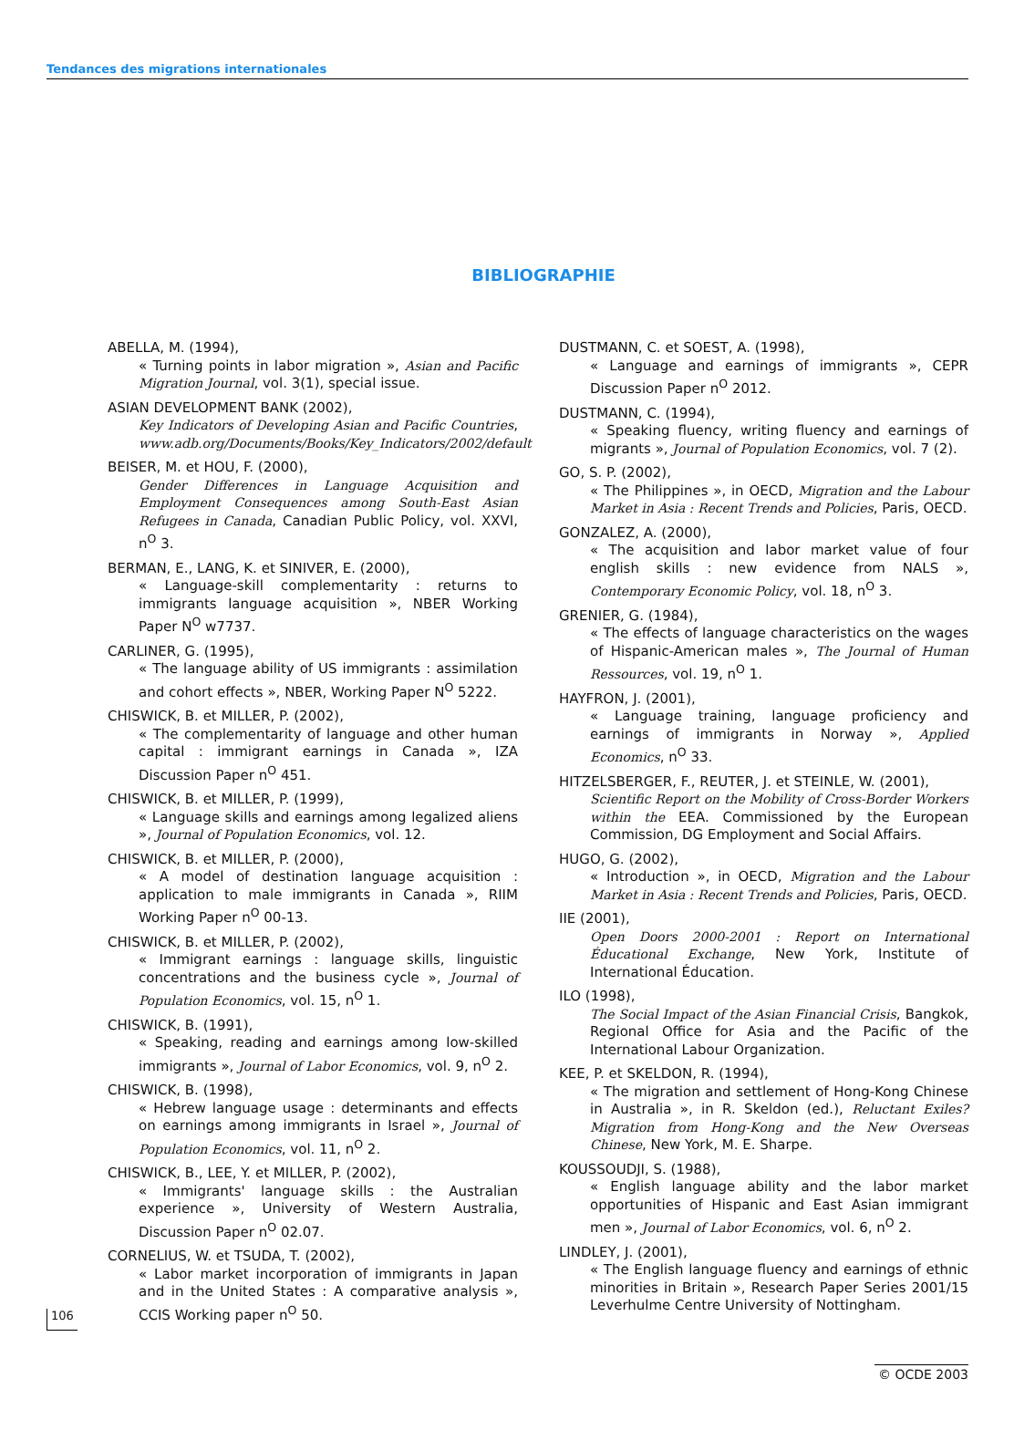Tendances des migrations internationales
BIBLIOGRAPHIE
ABELLA, M. (1994),
« Turning points in labor migration », Asian and Pacific Migration Journal, vol. 3(1), special issue.
ASIAN DEVELOPMENT BANK (2002),
Key Indicators of Developing Asian and Pacific Countries, www.adb.org/Documents/Books/Key_Indicators/2002/default
BEISER, M. et HOU, F. (2000),
Gender Differences in Language Acquisition and Employment Consequences among South-East Asian Refugees in Canada, Canadian Public Policy, vol. XXVI, n<sup>O</sup> 3.
BERMAN, E., LANG, K. et SINIVER, E. (2000),
« Language-skill complementarity : returns to immigrants language acquisition », NBER Working Paper N<sup>O</sup> w7737.
CARLINER, G. (1995),
« The language ability of US immigrants : assimilation and cohort effects », NBER, Working Paper N<sup>O</sup> 5222.
CHISWICK, B. et MILLER, P. (2002),
« The complementarity of language and other human capital : immigrant earnings in Canada », IZA Discussion Paper n<sup>O</sup> 451.
CHISWICK, B. et MILLER, P. (1999),
« Language skills and earnings among legalized aliens », Journal of Population Economics, vol. 12.
CHISWICK, B. et MILLER, P. (2000),
« A model of destination language acquisition : application to male immigrants in Canada », RIIM Working Paper n<sup>O</sup> 00-13.
CHISWICK, B. et MILLER, P. (2002),
« Immigrant earnings : language skills, linguistic concentrations and the business cycle », Journal of Population Economics, vol. 15, n<sup>O</sup> 1.
CHISWICK, B. (1991),
« Speaking, reading and earnings among low-skilled immigrants », Journal of Labor Economics, vol. 9, n<sup>O</sup> 2.
CHISWICK, B. (1998),
« Hebrew language usage : determinants and effects on earnings among immigrants in Israel », Journal of Population Economics, vol. 11, n<sup>O</sup> 2.
CHISWICK, B., LEE, Y. et MILLER, P. (2002),
« Immigrants' language skills : the Australian experience », University of Western Australia, Discussion Paper n<sup>O</sup> 02.07.
CORNELIUS, W. et TSUDA, T. (2002),
« Labor market incorporation of immigrants in Japan and in the United States : A comparative analysis », CCIS Working paper n<sup>O</sup> 50.
DUSTMANN, C. et SOEST, A. (1998),
« Language and earnings of immigrants », CEPR Discussion Paper n<sup>O</sup> 2012.
DUSTMANN, C. (1994),
« Speaking fluency, writing fluency and earnings of migrants », Journal of Population Economics, vol. 7 (2).
GO, S. P. (2002),
« The Philippines », in OECD, Migration and the Labour Market in Asia : Recent Trends and Policies, Paris, OECD.
GONZALEZ, A. (2000),
« The acquisition and labor market value of four english skills : new evidence from NALS », Contemporary Economic Policy, vol. 18, n<sup>O</sup> 3.
GRENIER, G. (1984),
« The effects of language characteristics on the wages of Hispanic-American males », The Journal of Human Ressources, vol. 19, n<sup>O</sup> 1.
HAYFRON, J. (2001),
« Language training, language proficiency and earnings of immigrants in Norway », Applied Economics, n<sup>O</sup> 33.
HITZELSBERGER, F., REUTER, J. et STEINLE, W. (2001),
Scientific Report on the Mobility of Cross-Border Workers within the EEA. Commissioned by the European Commission, DG Employment and Social Affairs.
HUGO, G. (2002),
« Introduction », in OECD, Migration and the Labour Market in Asia : Recent Trends and Policies, Paris, OECD.
IIE (2001),
Open Doors 2000-2001 : Report on International Éducational Exchange, New York, Institute of International Éducation.
ILO (1998),
The Social Impact of the Asian Financial Crisis, Bangkok, Regional Office for Asia and the Pacific of the International Labour Organization.
KEE, P. et SKELDON, R. (1994),
« The migration and settlement of Hong-Kong Chinese in Australia », in R. Skeldon (ed.), Reluctant Exiles? Migration from Hong-Kong and the New Overseas Chinese, New York, M. E. Sharpe.
KOUSSOUDJI, S. (1988),
« English language ability and the labor market opportunities of Hispanic and East Asian immigrant men », Journal of Labor Economics, vol. 6, n<sup>O</sup> 2.
LINDLEY, J. (2001),
« The English language fluency and earnings of ethnic minorities in Britain », Research Paper Series 2001/15 Leverhulme Centre University of Nottingham.
106
© OCDE 2003